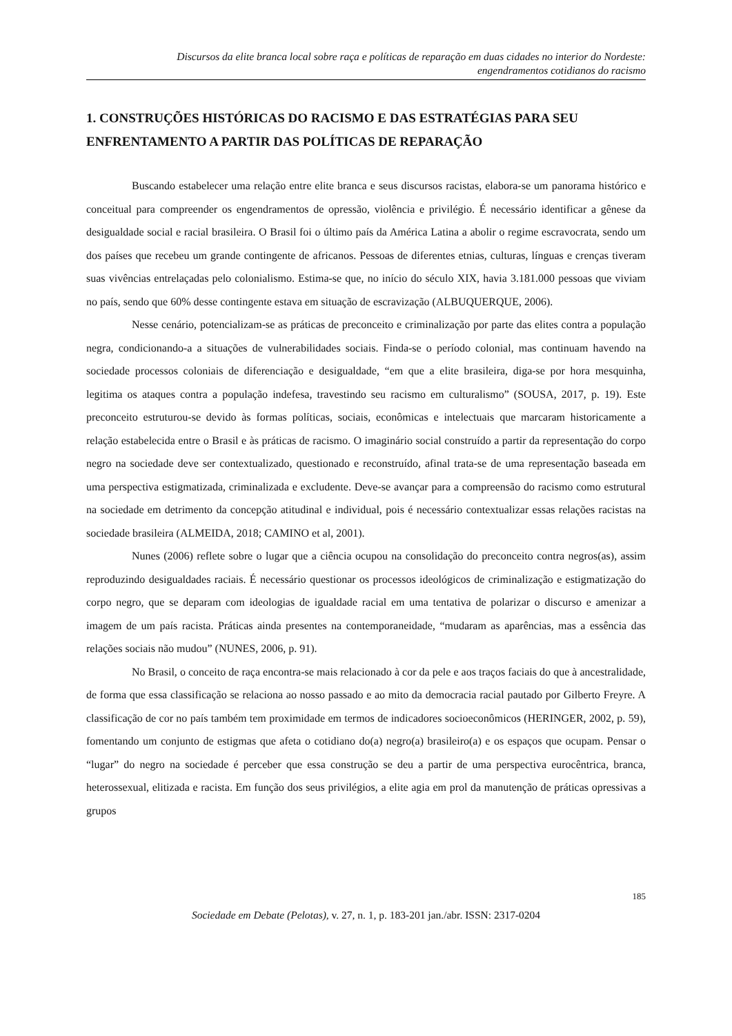Discursos da elite branca local sobre raça e políticas de reparação em duas cidades no interior do Nordeste:
engendramentos cotidianos do racismo
1. CONSTRUÇÕES HISTÓRICAS DO RACISMO E DAS ESTRATÉGIAS PARA SEU ENFRENTAMENTO A PARTIR DAS POLÍTICAS DE REPARAÇÃO
Buscando estabelecer uma relação entre elite branca e seus discursos racistas, elabora-se um panorama histórico e conceitual para compreender os engendramentos de opressão, violência e privilégio. É necessário identificar a gênese da desigualdade social e racial brasileira. O Brasil foi o último país da América Latina a abolir o regime escravocrata, sendo um dos países que recebeu um grande contingente de africanos. Pessoas de diferentes etnias, culturas, línguas e crenças tiveram suas vivências entrelaçadas pelo colonialismo. Estima-se que, no início do século XIX, havia 3.181.000 pessoas que viviam no país, sendo que 60% desse contingente estava em situação de escravização (ALBUQUERQUE, 2006).
Nesse cenário, potencializam-se as práticas de preconceito e criminalização por parte das elites contra a população negra, condicionando-a a situações de vulnerabilidades sociais. Finda-se o período colonial, mas continuam havendo na sociedade processos coloniais de diferenciação e desigualdade, “em que a elite brasileira, diga-se por hora mesquinha, legitima os ataques contra a população indefesa, travestindo seu racismo em culturalismo” (SOUSA, 2017, p. 19). Este preconceito estruturou-se devido às formas políticas, sociais, econômicas e intelectuais que marcaram historicamente a relação estabelecida entre o Brasil e às práticas de racismo. O imaginário social construído a partir da representação do corpo negro na sociedade deve ser contextualizado, questionado e reconstruído, afinal trata-se de uma representação baseada em uma perspectiva estigmatizada, criminalizada e excludente. Deve-se avançar para a compreensão do racismo como estrutural na sociedade em detrimento da concepção atitudinal e individual, pois é necessário contextualizar essas relações racistas na sociedade brasileira (ALMEIDA, 2018; CAMINO et al, 2001).
Nunes (2006) reflete sobre o lugar que a ciência ocupou na consolidação do preconceito contra negros(as), assim reproduzindo desigualdades raciais. É necessário questionar os processos ideológicos de criminalização e estigmatização do corpo negro, que se deparam com ideologias de igualdade racial em uma tentativa de polarizar o discurso e amenizar a imagem de um país racista. Práticas ainda presentes na contemporaneidade, “mudaram as aparências, mas a essência das relações sociais não mudou” (NUNES, 2006, p. 91).
No Brasil, o conceito de raça encontra-se mais relacionado à cor da pele e aos traços faciais do que à ancestralidade, de forma que essa classificação se relaciona ao nosso passado e ao mito da democracia racial pautado por Gilberto Freyre. A classificação de cor no país também tem proximidade em termos de indicadores socioeconômicos (HERINGER, 2002, p. 59), fomentando um conjunto de estigmas que afeta o cotidiano do(a) negro(a) brasileiro(a) e os espaços que ocupam. Pensar o “lugar” do negro na sociedade é perceber que essa construção se deu a partir de uma perspectiva eurocêntrica, branca, heterossexual, elitizada e racista. Em função dos seus privilégios, a elite agia em prol da manutenção de práticas opressivas a grupos
185
Sociedade em Debate (Pelotas), v. 27, n. 1, p. 183-201 jan./abr. ISSN: 2317-0204